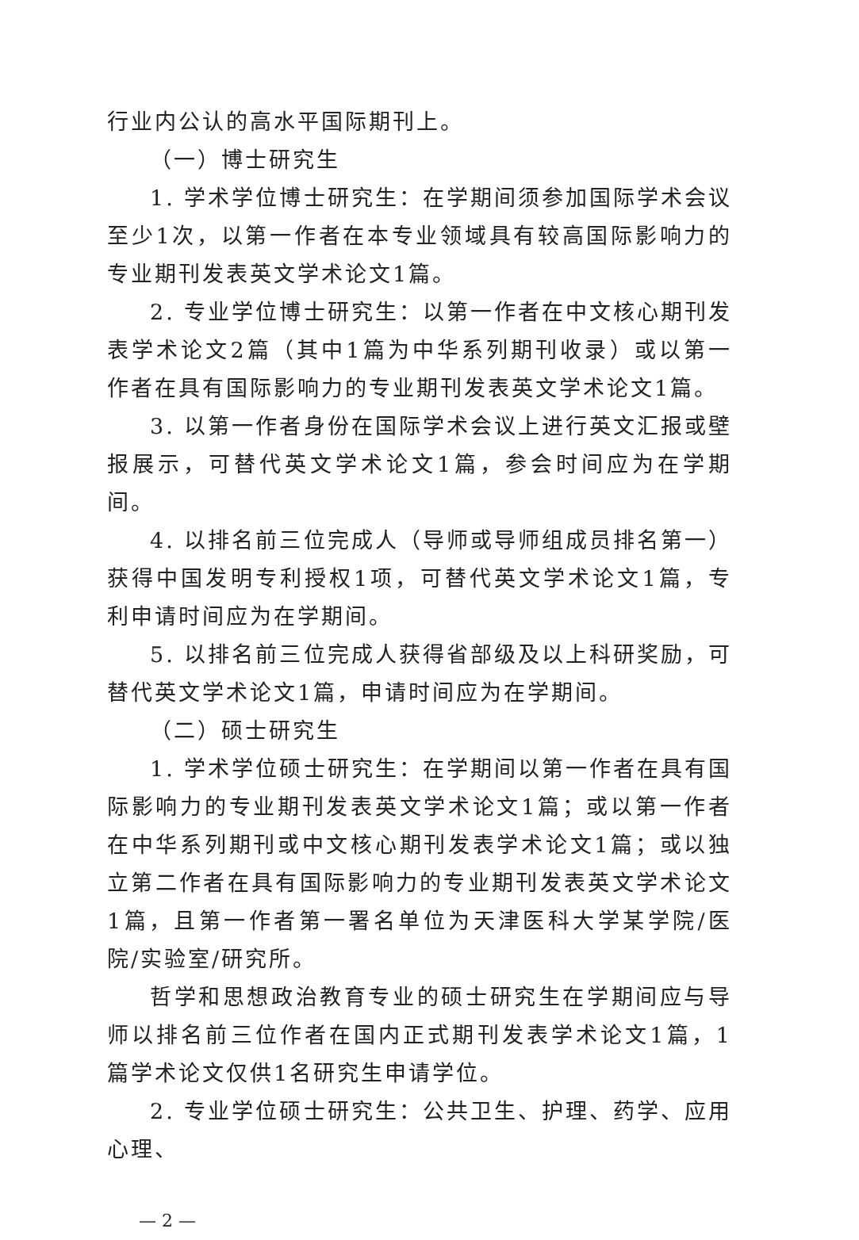行业内公认的高水平国际期刊上。
（一）博士研究生
1. 学术学位博士研究生：在学期间须参加国际学术会议至少1次，以第一作者在本专业领域具有较高国际影响力的专业期刊发表英文学术论文1篇。
2. 专业学位博士研究生：以第一作者在中文核心期刊发表学术论文2篇（其中1篇为中华系列期刊收录）或以第一作者在具有国际影响力的专业期刊发表英文学术论文1篇。
3. 以第一作者身份在国际学术会议上进行英文汇报或壁报展示，可替代英文学术论文1篇，参会时间应为在学期间。
4. 以排名前三位完成人（导师或导师组成员排名第一）获得中国发明专利授权1项，可替代英文学术论文1篇，专利申请时间应为在学期间。
5. 以排名前三位完成人获得省部级及以上科研奖励，可替代英文学术论文1篇，申请时间应为在学期间。
（二）硕士研究生
1. 学术学位硕士研究生：在学期间以第一作者在具有国际影响力的专业期刊发表英文学术论文1篇；或以第一作者在中华系列期刊或中文核心期刊发表学术论文1篇；或以独立第二作者在具有国际影响力的专业期刊发表英文学术论文1篇，且第一作者第一署名单位为天津医科大学某学院/医院/实验室/研究所。
哲学和思想政治教育专业的硕士研究生在学期间应与导师以排名前三位作者在国内正式期刊发表学术论文1篇，1篇学术论文仅供1名研究生申请学位。
2. 专业学位硕士研究生：公共卫生、护理、药学、应用心理、
— 2 —